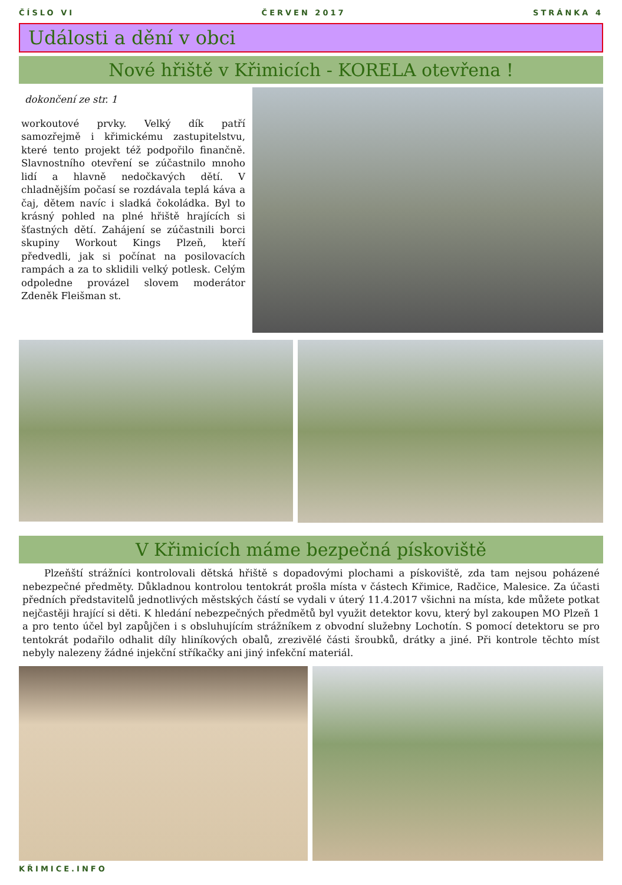ČÍSLO VI ČERVEN 2017 STRÁNKA 4
Události a dění v obci
Nové hřiště v Křimicích - KORELA otevřena !
dokončení ze str. 1
workoutové prvky. Velký dík patří samozřejmě i křimickému zastupitelstvu, které tento projekt též podpořilo finančně. Slavnostního otevření se zúčastnilo mnoho lidí a hlavně nedočkavých dětí. V chladnějším počasí se rozdávala teplá káva a čaj, dětem navíc i sladká čokoládka. Byl to krásný pohled na plné hřiště hrajících si šťastných dětí. Zahájení se zúčastnili borci skupiny Workout Kings Plzeň, kteří předvedli, jak si počínat na posilovacích rampách a za to sklidili velký potlesk. Celým odpoledne provázel slovem moderátor Zdeněk Fleišman st.
V Křimicích máme bezpečná pískoviště
Plzeňští strážníci kontrolovali dětská hřiště s dopadovými plochami a pískoviště, zda tam nejsou poházené nebezpečné předměty. Důkladnou kontrolou tentokrát prošla místa v částech Křimice, Radčice, Malesice. Za účasti předních představitelů jednotlivých městských částí se vydali v úterý 11.4.2017 všichni na místa, kde můžete potkat nejčastěji hrající si děti. K hledání nebezpečných předmětů byl využit detektor kovu, který byl zakoupen MO Plzeň 1 a pro tento účel byl zapůjčen i s obsluhujícím strážníkem z obvodní služebny Lochotín. S pomocí detektoru se pro tentokrát podařilo odhalit díly hliníkových obalů, zrezivělé části šroubků, drátky a jiné. Při kontrole těchto míst nebyly nalezeny žádné injekční stříkačky ani jiný infekční materiál.
KŘIMICE.INFO